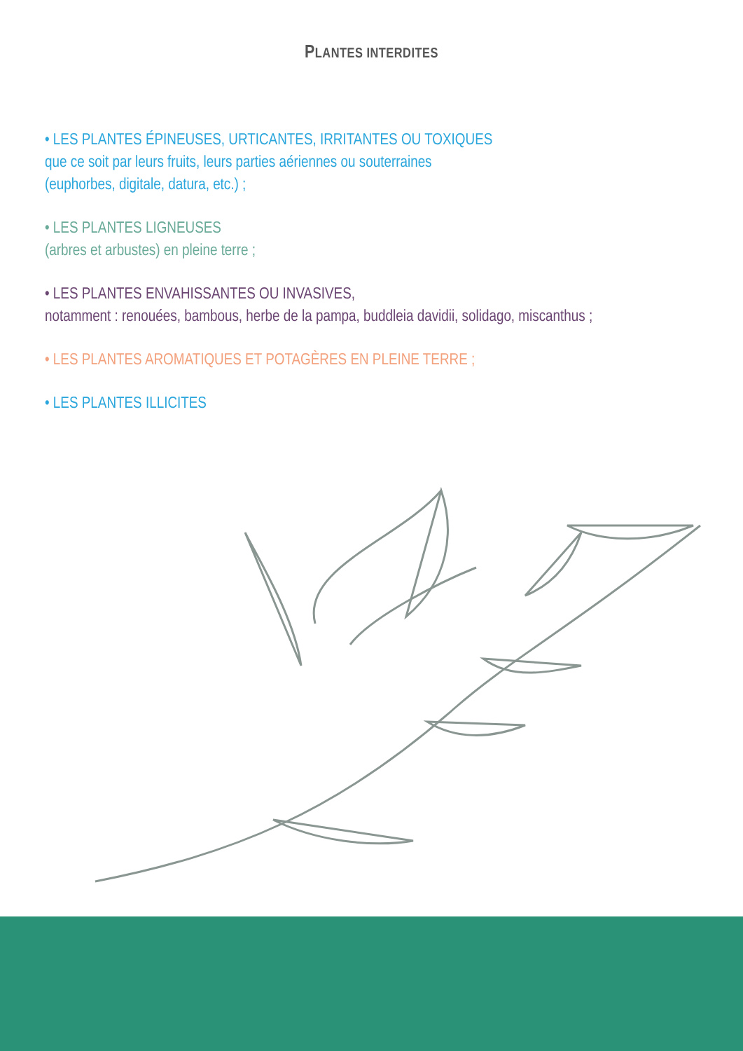PLANTES INTERDITES
• LES PLANTES ÉPINEUSES, URTICANTES, IRRITANTES OU TOXIQUES
que ce soit par leurs fruits, leurs parties aériennes ou souterraines
(euphorbes, digitale, datura, etc.) ;
• LES PLANTES LIGNEUSES
(arbres et arbustes) en pleine terre ;
• LES PLANTES ENVAHISSANTES OU INVASIVES,
notamment : renouées, bambous, herbe de la pampa, buddleia davidii, solidago, miscanthus ;
• LES PLANTES AROMATIQUES ET POTAGÈRES EN PLEINE TERRE ;
• LES PLANTES ILLICITES